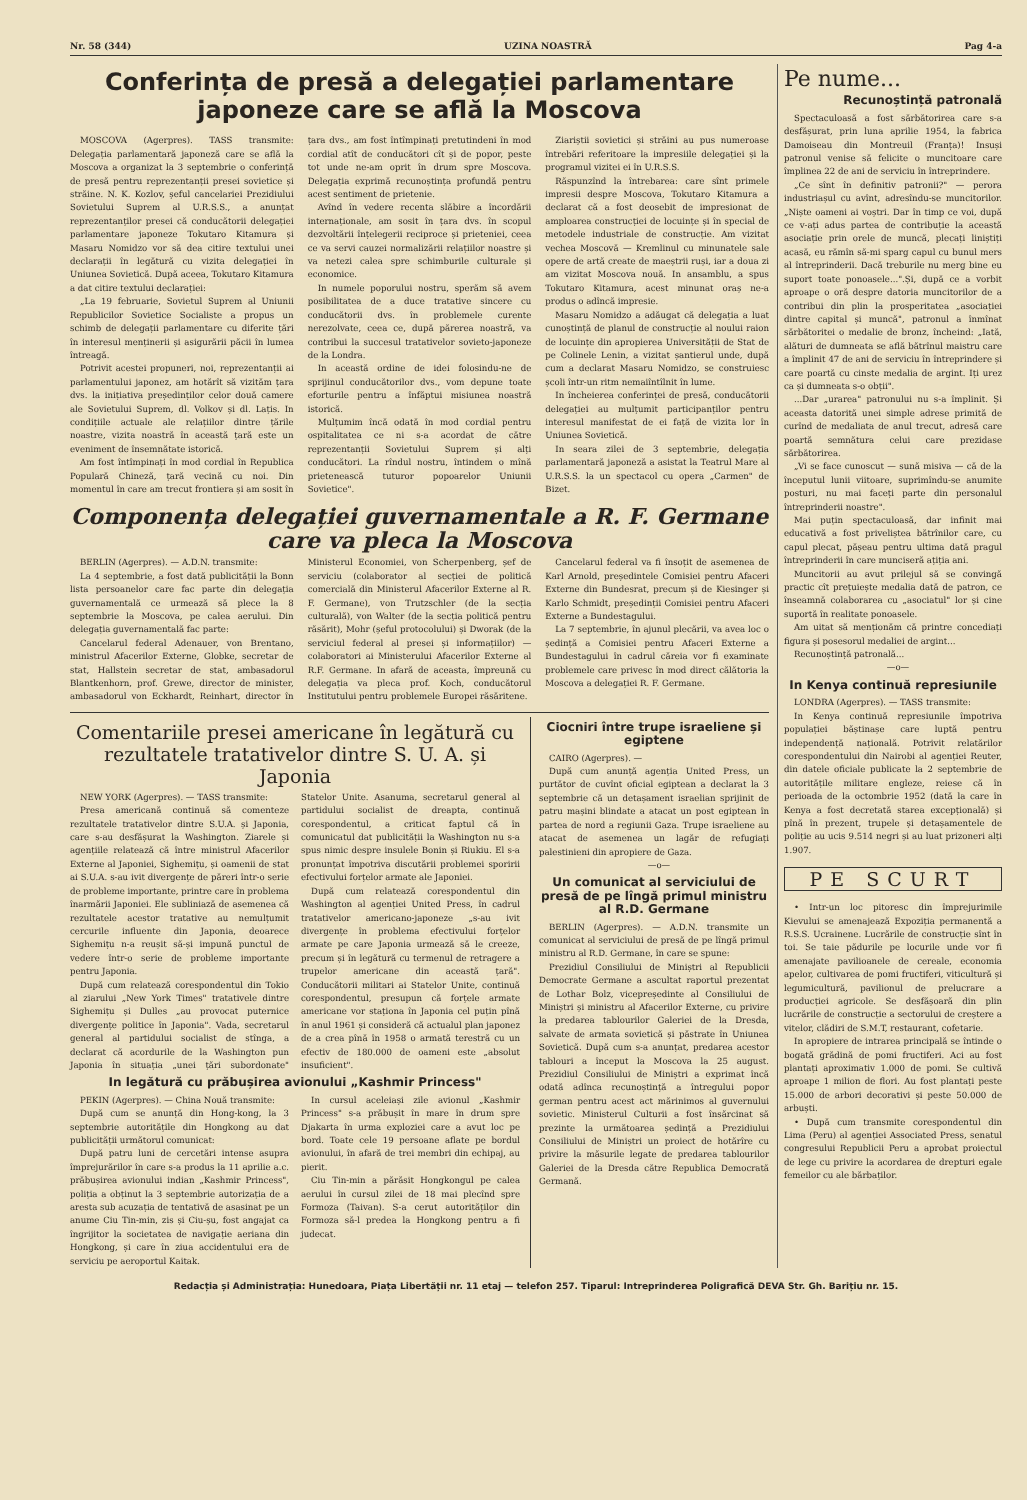Nr. 58 (344) UZINA NOASTRĂ Pag 4-a
Conferința de presă a delegației parlamentare japoneze care se află la Moscova
MOSCOVA (Agerpres). TASS transmite: Delegația parlamentară japoneză care se află la Moscova a organizat la 3 septembrie o conferință de presă pentru reprezentanții presei sovietice și străine. N. K. Kozlov, șeful cancelariei Prezidiului Sovietului Suprem al U.R.S.S., a anunțat reprezentanților presei că conducătorii delegației parlamentare japoneze Tokutaro Kitamura și Masaru Nomidzo vor să dea citire textului unei declarații în legătură cu vizita delegației în Uniunea Sovietică. După aceea, Tokutaro Kitamura a dat citire textului declarației:
„La 19 februarie, Sovietul Suprem al Uniunii Republicilor Sovietice Socialiste a propus un schimb de delegații parlamentare cu diferite țări în interesul menținerii și asigurării păcii în lumea întreagă.
Potrivit acestei propuneri, noi, reprezentanții ai parlamentului japonez, am hotărît să vizităm țara dvs. la inițiativa președinților celor două camere ale Sovietului Suprem, dl. Volkov și dl. Lațis. In condițiile actuale ale relațiilor dintre țările noastre, vizita noastră în această țară este un eveniment de însemnătate istorică.
Am fost întîmpinați în mod cordial în Republica Populară Chineză, țară vecină cu noi. Din momentul în care am trecut frontiera și am sosit în țara dvs., am fost întîmpinați pretutindeni în mod cordial atît de conducători cît și de popor, peste tot unde ne-am oprit în drum spre Moscova. Delegația exprimă recunoștința profundă pentru acest sentiment de prietenie.
Avînd în vedere recenta slăbire a încordării internaționale, am sosit în țara dvs. în scopul dezvoltării înțelegerii reciproce și prieteniei, ceea ce va servi cauzei normalizării relațiilor noastre și va netezi calea spre schimburile culturale și economice.
In numele poporului nostru, sperăm să avem posibilitatea de a duce tratative sincere cu conducătorii dvs. în problemele curente nerezolvate, ceea ce, după părerea noastră, va contribui la succesul tratativelor sovieto-japoneze de la Londra.
In această ordine de idei folosindu-ne de sprijinul conducătorilor dvs., vom depune toate eforturile pentru a înfăptui misiunea noastră istorică.
Mulțumim încă odată în mod cordial pentru ospitalitatea ce ni s-a acordat de către reprezentanții Sovietului Suprem și alți conducători. La rîndul nostru, întindem o mînă prietenească tuturor popoarelor Uniunii Sovietice".
Ziariștii sovietici și străini au pus numeroase întrebări referitoare la impresiile delegației și la programul vizitei ei în U.R.S.S.
Răspunzînd la întrebarea: care sînt primele impresii despre Moscova, Tokutaro Kitamura a declarat că a fost deosebit de impresionat de amploarea construcției de locuințe și în special de metodele industriale de construcție. Am vizitat vechea Moscovă — Kremlinul cu minunatele sale opere de artă create de maeștrii ruși, iar a doua zi am vizitat Moscova nouă. In ansamblu, a spus Tokutaro Kitamura, acest minunat oraș ne-a produs o adîncă impresie.
Masaru Nomidzo a adăugat că delegația a luat cunoștință de planul de construcție al noului raion de locuințe din apropierea Universității de Stat de pe Colinele Lenin, a vizitat șantierul unde, după cum a declarat Masaru Nomidzo, se construiesc școli într-un ritm nemaiîntîlnit în lume.
In încheierea conferinței de presă, conducătorii delegației au mulțumit participanților pentru interesul manifestat de ei față de vizita lor în Uniunea Sovietică.
In seara zilei de 3 septembrie, delegația parlamentară japoneză a asistat la Teatrul Mare al U.R.S.S. la un spectacol cu opera „Carmen" de Bizet.
Componența delegației guvernamentale a R. F. Germane care va pleca la Moscova
BERLIN (Agerpres). — A.D.N. transmite:
La 4 septembrie, a fost dată publicității la Bonn lista persoanelor care fac parte din delegația guvernamentală ce urmează să plece la 8 septembrie la Moscova, pe calea aerului. Din delegația guvernamentală fac parte:
Cancelarul federal Adenauer, von Brentano, ministrul Afacerilor Externe, Globke, secretar de stat, Hallstein secretar de stat, ambasadorul Blantkenhorn, prof. Grewe, director de minister, ambasadorul von Eckhardt, Reinhart, director în Ministerul Economiei, von Scherpenberg, șef de serviciu (colaborator al secției de politică comercială din Ministerul Afacerilor Externe al R. F. Germane), von Trutzschler (de la secția culturală), von Walter (de la secția politică pentru răsărit), Mohr (șeful protocolului) și Dworak (de la serviciul federal al presei și informațiilor) — colaboratori ai Ministerului Afacerilor Externe al R.F. Germane. In afară de aceasta, împreună cu delegația va pleca prof. Koch, conducătorul Institutului pentru problemele Europei răsăritene.
Cancelarul federal va fi însoțit de asemenea de Karl Arnold, președintele Comisiei pentru Afaceri Externe din Bundesrat, precum și de Kiesinger și Karlo Schmidt, președinții Comisiei pentru Afaceri Externe a Bundestagului.
La 7 septembrie, în ajunul plecării, va avea loc o ședință a Comisiei pentru Afaceri Externe a Bundestagului în cadrul căreia vor fi examinate problemele care privesc în mod direct călătoria la Moscova a delegației R. F. Germane.
Comentariile presei americane în legătură cu rezultatele tratativelor dintre S. U. A. și Japonia
NEW YORK (Agerpres). — TASS transmite:
Presa americană continuă să comenteze rezultatele tratativelor dintre S.U.A. și Japonia, care s-au desfășurat la Washington. Ziarele și agențiile relatează că între ministrul Afacerilor Externe al Japoniei, Sighemițu, și oamenii de stat ai S.U.A. s-au ivit divergențe de păreri într-o serie de probleme importante, printre care în problema înarmării Japoniei. Ele subliniază de asemenea că rezultatele acestor tratative au nemulțumit cercurile influente din Japonia, deoarece Sighemițu n-a reușit să-și impună punctul de vedere într-o serie de probleme importante pentru Japonia.
După cum relatează corespondentul din Tokio al ziarului „New York Times" tratativele dintre Sighemițu și Dulles „au provocat puternice divergențe politice în Japonia". Vada, secretarul general al partidului socialist de stînga, a declarat că acordurile de la Washington pun Japonia în situația „unei țări subordonate" Statelor Unite. Asanuma, secretarul general al partidului socialist de dreapta, continuă corespondentul, a criticat faptul că în comunicatul dat publicității la Washington nu s-a spus nimic despre insulele Bonin și Riukiu. El s-a pronunțat împotriva discutării problemei sporirii efectivului forțelor armate ale Japoniei.
După cum relatează corespondentul din Washington al agenției United Press, în cadrul tratativelor americano-japoneze „s-au ivit divergențe în problema efectivului forțelor armate pe care Japonia urmează să le creeze, precum și în legătură cu termenul de retragere a trupelor americane din această țară". Conducătorii militari ai Statelor Unite, continuă corespondentul, presupun că forțele armate americane vor staționa în Japonia cel puțin pînă în anul 1961 și consideră că actualul plan japonez de a crea pînă în 1958 o armată terestră cu un efectiv de 180.000 de oameni este „absolut insuficient".
In legătură cu prăbușirea avionului „Kashmir Princess"
PEKIN (Agerpres). — China Nouă transmite:
După cum se anunță din Hong-kong, la 3 septembrie autoritățile din Hongkong au dat publicității următorul comunicat:
După patru luni de cercetări intense asupra împrejurărilor în care s-a produs la 11 aprilie a.c. prăbușirea avionului indian „Kashmir Princess", poliția a obținut la 3 septembrie autorizația de a aresta sub acuzația de tentativă de asasinat pe un anume Ciu Tin-min, zis și Ciu-șu, fost angajat ca îngrijitor la societatea de navigație aeriana din Hongkong, și care în ziua accidentului era de serviciu pe aeroportul Kaitak.
In cursul aceleiași zile avionul „Kashmir Princess" s-a prăbușit în mare în drum spre Djakarta în urma exploziei care a avut loc pe bord. Toate cele 19 persoane aflate pe bordul avionului, în afară de trei membri din echipaj, au pierit.
Ciu Tin-min a părăsit Hongkongul pe calea aerului în cursul zilei de 18 mai plecînd spre Formoza (Taivan). S-a cerut autorităților din Formoza să-l predea la Hongkong pentru a fi judecat.
Ciocniri între trupe israeliene și egiptene
CAIRO (Agerpres). —
După cum anunță agenția United Press, un purtător de cuvînt oficial egiptean a declarat la 3 septembrie că un detașament israelian sprijinit de patru mașini blindate a atacat un post egiptean în partea de nord a regiunii Gaza. Trupe israeliene au atacat de asemenea un lagăr de refugiați palestinieni din apropiere de Gaza.
—o—
Un comunicat al serviciului de presă de pe lîngă primul ministru al R.D. Germane
BERLIN (Agerpres). — A.D.N. transmite un comunicat al serviciului de presă de pe lîngă primul ministru al R.D. Germane, în care se spune:
Prezidiul Consiliului de Miniștri al Republicii Democrate Germane a ascultat raportul prezentat de Lothar Bolz, vicepreședinte al Consiliului de Miniștri și ministru al Afacerilor Externe, cu privire la predarea tablourilor Galeriei de la Dresda, salvate de armata sovietică și păstrate în Uniunea Sovietică. După cum s-a anunțat, predarea acestor tablouri a început la Moscova la 25 august. Prezidiul Consiliului de Miniștri a exprimat încă odată adînca recunoștință a întregului popor german pentru acest act mărinimos al guvernului sovietic. Ministerul Culturii a fost însărcinat să prezinte la următoarea ședință a Prezidiului Consiliului de Miniștri un proiect de hotărîre cu privire la măsurile legate de predarea tablourilor Galeriei de la Dresda către Republica Democrată Germană.
Pe nume...
Recunoștință patronală
Spectaculoasă a fost sărbătorirea care s-a desfășurat, prin luna aprilie 1954, la fabrica Damoiseau din Montreuil (Franța)! Insuși patronul venise să felicite o muncitoare care împlinea 22 de ani de serviciu în întreprindere.
„Ce sînt în definitiv patronii?" — perora industriașul cu avînt, adresîndu-se muncitorilor. „Niște oameni ai voștri. Dar în timp ce voi, după ce v-ați adus partea de contribuție la această asociație prin orele de muncă, plecați liniștiți acasă, eu rămîn să-mi sparg capul cu bunul mers al întreprinderii. Dacă treburile nu merg bine eu suport toate ponoasele...".Și, după ce a vorbit aproape o oră despre datoria muncitorilor de a contribui din plin la prosperitatea „asociației dintre capital și muncă", patronul a înmînat sărbătoritei o medalie de bronz, încheind: „Iată, alături de dumneata se află bătrînul maistru care a împlinit 47 de ani de serviciu în întreprindere și care poartă cu cinste medalia de argint. Iți urez ca și dumneata s-o obții".
...Dar „urarea" patronului nu s-a împlinit. Și aceasta datorită unei simple adrese primită de curînd de medaliata de anul trecut, adresă care poartă semnătura celui care prezidase sărbătorirea.
„Vi se face cunoscut — sună misiva — că de la începutul lunii viitoare, suprimîndu-se anumite posturi, nu mai faceți parte din personalul întreprinderii noastre".
Mai puțin spectaculoasă, dar infinit mai educativă a fost priveliștea bătrînilor care, cu capul plecat, pășeau pentru ultima dată pragul întreprinderii în care munciseră ațiția ani.
Muncitorii au avut prilejul să se convingă practic cît prețuiește medalia dată de patron, ce înseamnă colaborarea cu „asociatul" lor și cine suportă în realitate ponoasele.
Am uitat să menționăm că printre concediați figura și posesorul medaliei de argint...
Recunoștință patronală...
—o—
In Kenya continuă represiunile
LONDRA (Agerpres). — TASS transmite:
In Kenya continuă represiunile împotriva populației băștinașe care luptă pentru independență națională. Potrivit relatărilor corespondentului din Nairobi al agenției Reuter, din datele oficiale publicate la 2 septembrie de autoritățile militare engleze, reiese că în perioada de la octombrie 1952 (dată la care în Kenya a fost decretată starea excepțională) și pînă în prezent, trupele și detașamentele de poliție au ucis 9.514 negri și au luat prizoneri alți 1.907.
PE SCURT
• Intr-un loc pitoresc din împrejurimile Kievului se amenajează Expoziția permanentă a R.S.S. Ucrainene. Lucrările de construcție sînt în toi. Se taie pădurile pe locurile unde vor fi amenajate pavilioanele de cereale, economia apelor, cultivarea de pomi fructiferi, viticultură și legumicultură, pavilionul de prelucrare a producției agricole. Se desfășoară din plin lucrările de construcție a sectorului de creștere a vitelor, clădiri de S.M.T, restaurant, cofetarie.
In apropiere de intrarea principală se întinde o bogată grădină de pomi fructiferi. Aci au fost plantați aproximativ 1.000 de pomi. Se cultivă aproape 1 milion de flori. Au fost plantați peste 15.000 de arbori decorativi și peste 50.000 de arbuști.
• După cum transmite corespondentul din Lima (Peru) al agenției Associated Press, senatul congresului Republicii Peru a aprobat proiectul de lege cu privire la acordarea de drepturi egale femeilor cu alе bărbaților.
Redacția și Administrația: Hunedoara, Piața Libertății nr. 11 etaj — telefon 257. Tiparul: Intreprinderea Poligrafică DEVA Str. Gh. Barițiu nr. 15.